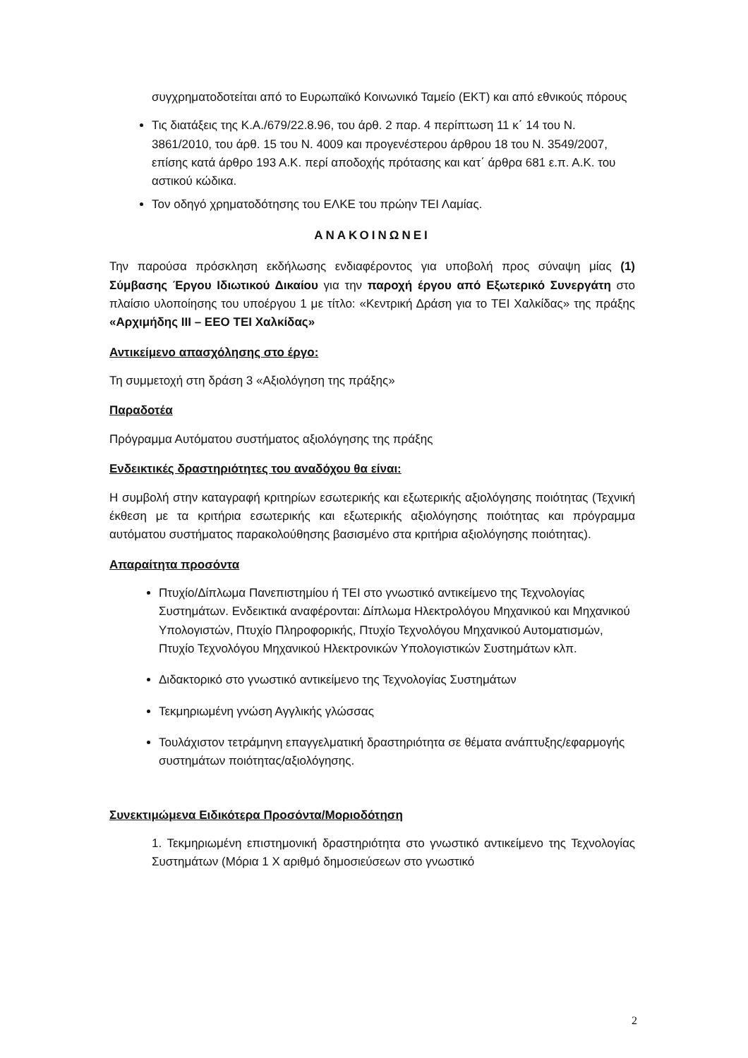συγχρηματοδοτείται από το Ευρωπαϊκό Κοινωνικό Ταμείο (ΕΚΤ) και από εθνικούς πόρους
Τις διατάξεις της Κ.Α./679/22.8.96, του άρθ. 2 παρ. 4 περίπτωση 11 κ΄ 14 του Ν. 3861/2010, του άρθ. 15 του Ν. 4009 και προγενέστερου άρθρου 18 του Ν. 3549/2007, επίσης κατά άρθρο 193 Α.Κ. περί αποδοχής πρότασης και κατ΄ άρθρα 681 ε.π. Α.Κ. του αστικού κώδικα.
Τον οδηγό χρηματοδότησης του ΕΛΚΕ του πρώην ΤΕΙ Λαμίας.
ΑΝΑΚΟΙΝΩΝΕΙ
Την παρούσα πρόσκληση εκδήλωσης ενδιαφέροντος για υποβολή προς σύναψη μίας (1) Σύμβασης Έργου Ιδιωτικού Δικαίου για την παροχή έργου από Εξωτερικό Συνεργάτη στο πλαίσιο υλοποίησης του υποέργου 1 με τίτλο: «Κεντρική Δράση για το ΤΕΙ Χαλκίδας» της πράξης «Αρχιμήδης ΙΙΙ – ΕΕΟ ΤΕΙ Χαλκίδας»
Αντικείμενο απασχόλησης στο έργο:
Τη συμμετοχή στη δράση 3 «Αξιολόγηση της πράξης»
Παραδοτέα
Πρόγραμμα Αυτόματου συστήματος αξιολόγησης της πράξης
Ενδεικτικές δραστηριότητες του αναδόχου θα είναι:
Η συμβολή στην καταγραφή κριτηρίων εσωτερικής και εξωτερικής αξιολόγησης ποιότητας (Τεχνική έκθεση με τα κριτήρια εσωτερικής και εξωτερικής αξιολόγησης ποιότητας και πρόγραμμα αυτόματου συστήματος παρακολούθησης βασισμένο στα κριτήρια αξιολόγησης ποιότητας).
Απαραίτητα προσόντα
Πτυχίο/Δίπλωμα Πανεπιστημίου ή ΤΕΙ στο γνωστικό αντικείμενο της Τεχνολογίας Συστημάτων. Ενδεικτικά αναφέρονται: Δίπλωμα Ηλεκτρολόγου Μηχανικού και Μηχανικού Υπολογιστών, Πτυχίο Πληροφορικής, Πτυχίο Τεχνολόγου Μηχανικού Αυτοματισμών, Πτυχίο Τεχνολόγου Μηχανικού Ηλεκτρονικών Υπολογιστικών Συστημάτων κλπ.
Διδακτορικό στο γνωστικό αντικείμενο της Τεχνολογίας Συστημάτων
Τεκμηριωμένη γνώση Αγγλικής γλώσσας
Τουλάχιστον τετράμηνη επαγγελματική δραστηριότητα σε θέματα ανάπτυξης/εφαρμογής συστημάτων ποιότητας/αξιολόγησης.
Συνεκτιμώμενα Ειδικότερα Προσόντα/Μοριοδότηση
1. Τεκμηριωμένη επιστημονική δραστηριότητα στο γνωστικό αντικείμενο της Τεχνολογίας Συστημάτων (Μόρια 1 Χ αριθμό δημοσιεύσεων στο γνωστικό
2